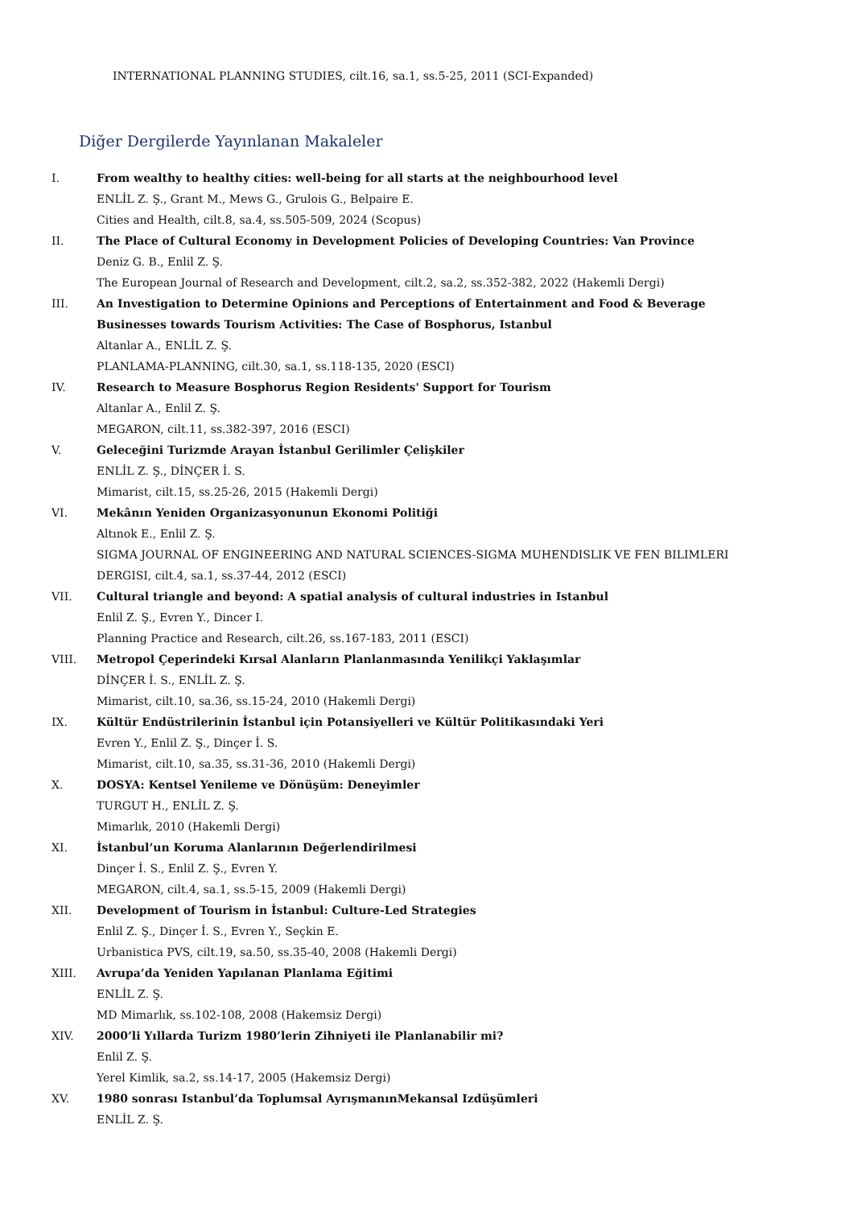INTERNATIONAL PLANNING STUDIES, cilt.16, sa.1, ss.5-25, 2011 (SCI-Expanded)
Diğer Dergilerde Yayınlanan Makaleler
I. From wealthy to healthy cities: well-being for all starts at the neighbourhood level
ENLİL Z. Ş., Grant M., Mews G., Grulois G., Belpaire E.
Cities and Health, cilt.8, sa.4, ss.505-509, 2024 (Scopus)
II. The Place of Cultural Economy in Development Policies of Developing Countries: Van Province
Deniz G. B., Enlil Z. Ş.
The European Journal of Research and Development, cilt.2, sa.2, ss.352-382, 2022 (Hakemli Dergi)
III. An Investigation to Determine Opinions and Perceptions of Entertainment and Food & Beverage Businesses towards Tourism Activities: The Case of Bosphorus, Istanbul
Altanlar A., ENLİL Z. Ş.
PLANLAMA-PLANNING, cilt.30, sa.1, ss.118-135, 2020 (ESCI)
IV. Research to Measure Bosphorus Region Residents' Support for Tourism
Altanlar A., Enlil Z. Ş.
MEGARON, cilt.11, ss.382-397, 2016 (ESCI)
V. Geleceğini Turizmde Arayan İstanbul Gerilimler Çelişkiler
ENLİL Z. Ş., DİNÇER İ. S.
Mimarist, cilt.15, ss.25-26, 2015 (Hakemli Dergi)
VI. Mekânın Yeniden Organizasyonunun Ekonomi Politiği
Altınok E., Enlil Z. Ş.
SIGMA JOURNAL OF ENGINEERING AND NATURAL SCIENCES-SIGMA MUHENDISLIK VE FEN BILIMLERI DERGISI, cilt.4, sa.1, ss.37-44, 2012 (ESCI)
VII. Cultural triangle and beyond: A spatial analysis of cultural industries in Istanbul
Enlil Z. Ş., Evren Y., Dincer I.
Planning Practice and Research, cilt.26, ss.167-183, 2011 (ESCI)
VIII. Metropol Çeperindeki Kırsal Alanların Planlanmasında Yenilikçi Yaklaşımlar
DİNÇER İ. S., ENLİL Z. Ş.
Mimarist, cilt.10, sa.36, ss.15-24, 2010 (Hakemli Dergi)
IX. Kültür Endüstrilerinin İstanbul için Potansiyelleri ve Kültür Politikasındaki Yeri
Evren Y., Enlil Z. Ş., Dinçer İ. S.
Mimarist, cilt.10, sa.35, ss.31-36, 2010 (Hakemli Dergi)
X. DOSYA: Kentsel Yenileme ve Dönüşüm: Deneyimler
TURGUT H., ENLİL Z. Ş.
Mimarlık, 2010 (Hakemli Dergi)
XI. İstanbul’un Koruma Alanlarının Değerlendirilmesi
Dinçer İ. S., Enlil Z. Ş., Evren Y.
MEGARON, cilt.4, sa.1, ss.5-15, 2009 (Hakemli Dergi)
XII. Development of Tourism in İstanbul: Culture-Led Strategies
Enlil Z. Ş., Dinçer İ. S., Evren Y., Seçkin E.
Urbanistica PVS, cilt.19, sa.50, ss.35-40, 2008 (Hakemli Dergi)
XIII. Avrupa’da Yeniden Yapılanan Planlama Eğitimi
ENLİL Z. Ş.
MD Mimarlık, ss.102-108, 2008 (Hakemsiz Dergi)
XIV. 2000’li Yıllarda Turizm 1980’lerin Zihniyeti ile Planlanabilir mi?
Enlil Z. Ş.
Yerel Kimlik, sa.2, ss.14-17, 2005 (Hakemsiz Dergi)
XV. 1980 sonrası Istanbul’da Toplumsal AyrışmanınMekansal Izdüşümleri
ENLİL Z. Ş.